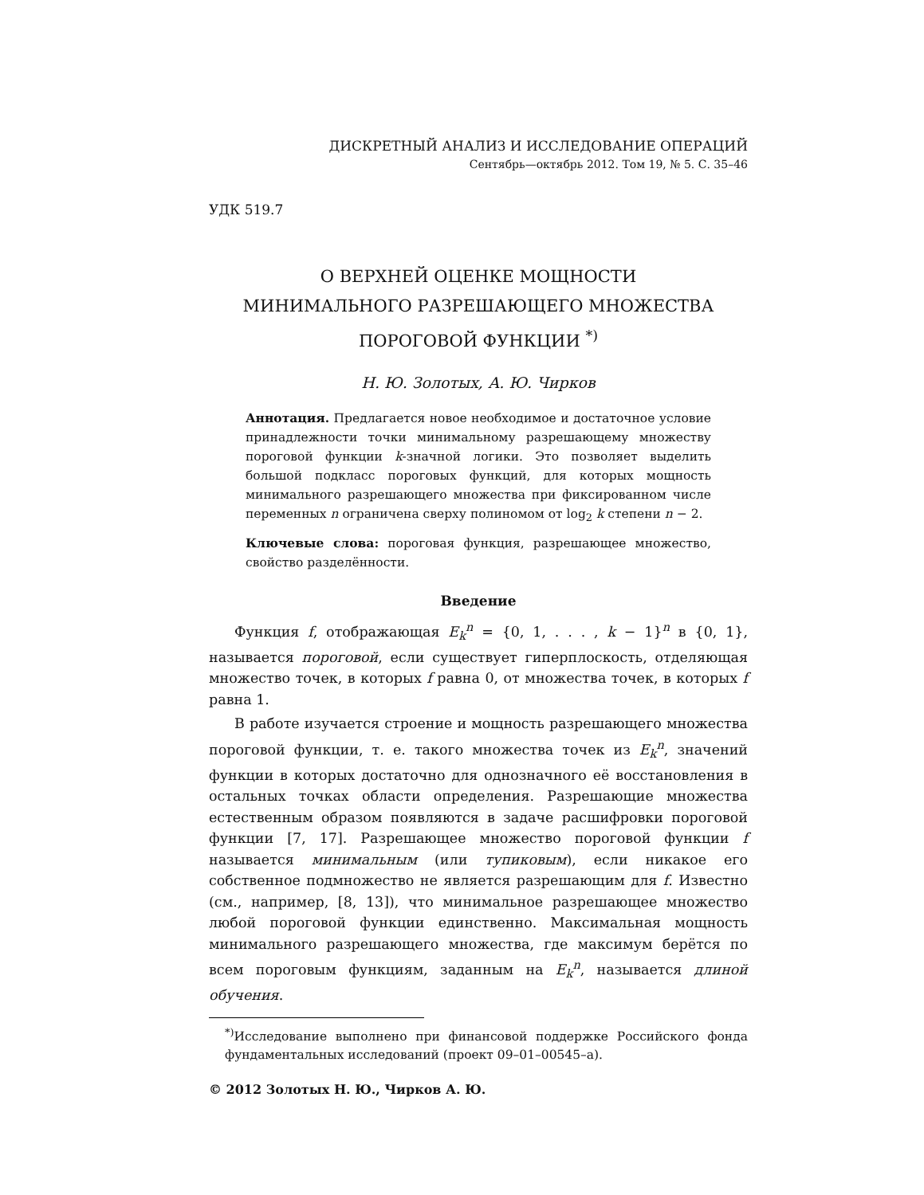ДИСКРЕТНЫЙ АНАЛИЗ И ИССЛЕДОВАНИЕ ОПЕРАЦИЙ
Сентябрь—октябрь 2012. Том 19, № 5. С. 35–46
УДК 519.7
О ВЕРХНЕЙ ОЦЕНКЕ МОЩНОСТИ
МИНИМАЛЬНОГО РАЗРЕШАЮЩЕГО МНОЖЕСТВА
ПОРОГОВОЙ ФУНКЦИИ <sup>*)</sup>
Н. Ю. Золотых, А. Ю. Чирков
Аннотация. Предлагается новое необходимое и достаточное условие принадлежности точки минимальному разрешающему множеству пороговой функции k-значной логики. Это позволяет выделить большой подкласс пороговых функций, для которых мощность минимального разрешающего множества при фиксированном числе переменных n ограничена сверху полиномом от log<sub>2</sub> k степени n − 2.
Ключевые слова: пороговая функция, разрешающее множество, свойство разделённости.
Введение
Функция f, отображающая E<sub>k</sub><sup>n</sup> = {0, 1, . . . , k − 1}<sup>n</sup> в {0, 1}, называется пороговой, если существует гиперплоскость, отделяющая множество точек, в которых f равна 0, от множества точек, в которых f равна 1.
В работе изучается строение и мощность разрешающего множества пороговой функции, т. е. такого множества точек из E<sub>k</sub><sup>n</sup>, значений функции в которых достаточно для однозначного её восстановления в остальных точках области определения. Разрешающие множества естественным образом появляются в задаче расшифровки пороговой функции [7, 17]. Разрешающее множество пороговой функции f называется минимальным (или тупиковым), если никакое его собственное подмножество не является разрешающим для f. Известно (см., например, [8, 13]), что минимальное разрешающее множество любой пороговой функции единственно. Максимальная мощность минимального разрешающего множества, где максимум берётся по всем пороговым функциям, заданным на E<sub>k</sub><sup>n</sup>, называется длиной обучения.
<sup>*)</sup> Исследование выполнено при финансовой поддержке Российского фонда фундаментальных исследований (проект 09–01–00545–а).
© 2012 Золотых Н. Ю., Чирков А. Ю.